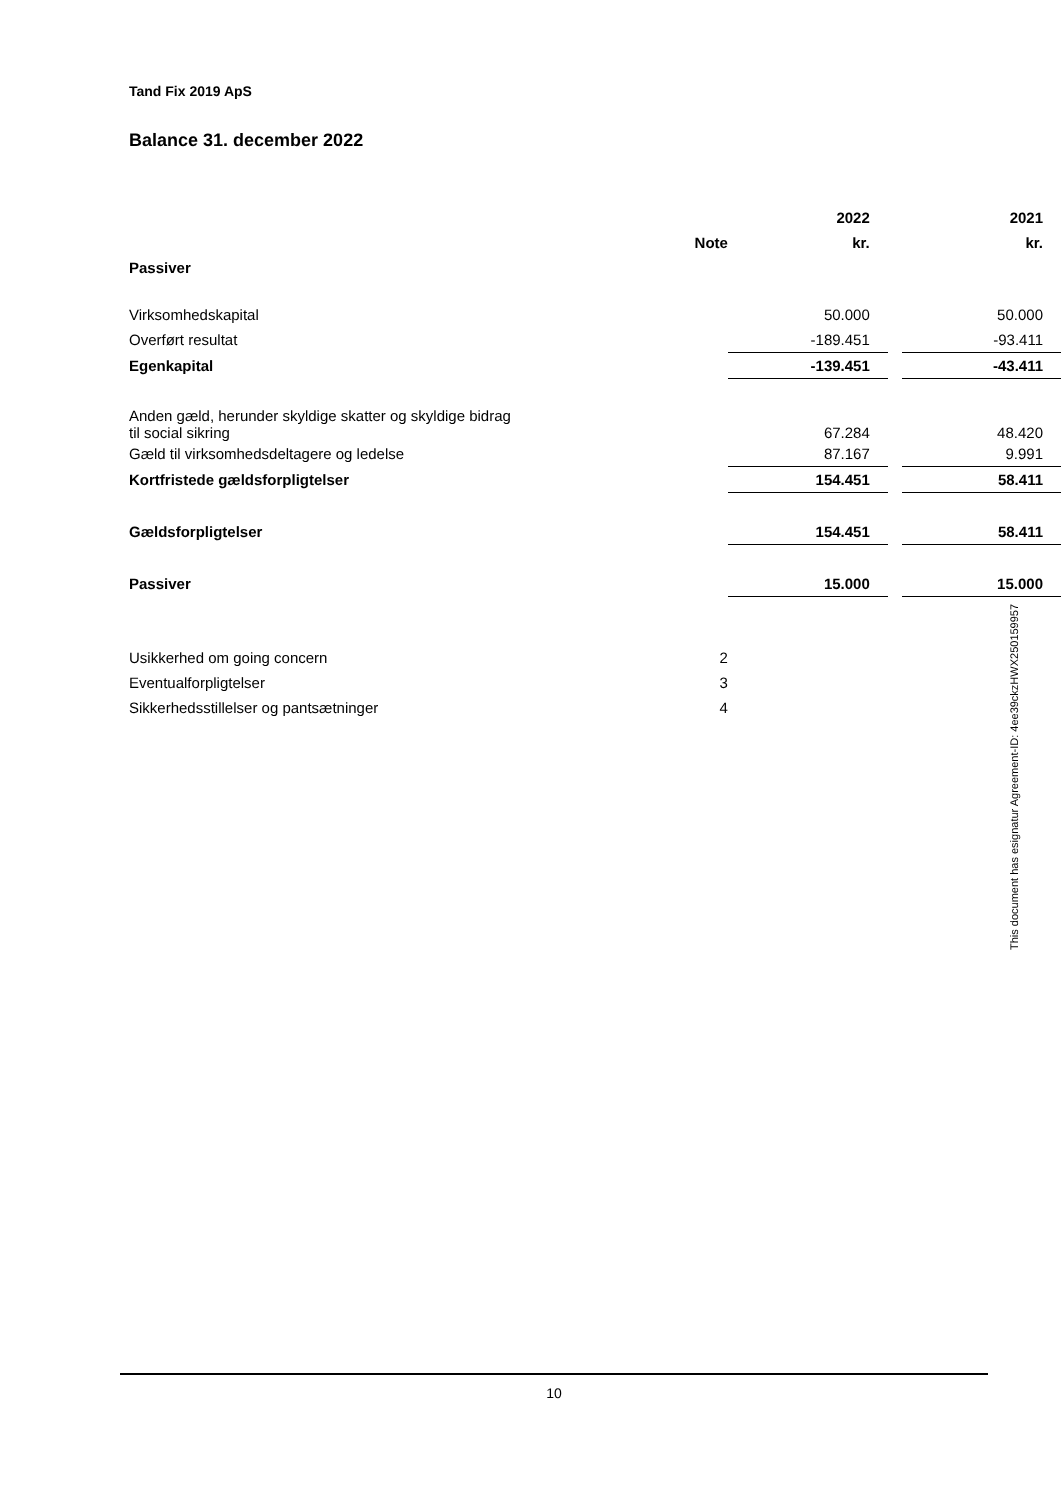Tand Fix 2019 ApS
Balance 31. december 2022
| | | 2022 | | 2021 |
| --- | --- | --- | --- | --- |
| | Note | kr. | | kr. |
| Passiver | | | | |
| Virksomhedskapital | | 50.000 | | 50.000 |
| Overført resultat | | -189.451 | | -93.411 |
| Egenkapital | | -139.451 | | -43.411 |
| Anden gæld, herunder skyldige skatter og skyldige bidrag til social sikring | | 67.284 | | 48.420 |
| Gæld til virksomhedsdeltagere og ledelse | | 87.167 | | 9.991 |
| Kortfristede gældsforpligtelser | | 154.451 | | 58.411 |
| Gældsforpligtelser | | 154.451 | | 58.411 |
| Passiver | | 15.000 | | 15.000 |
| Usikkerhed om going concern | 2 | | | |
| Eventualforpligtelser | 3 | | | |
| Sikkerhedsstillelser og pantsætninger | 4 | | | |
This document has esignatur Agreement-ID: 4ee39ckzHWX250159957
10